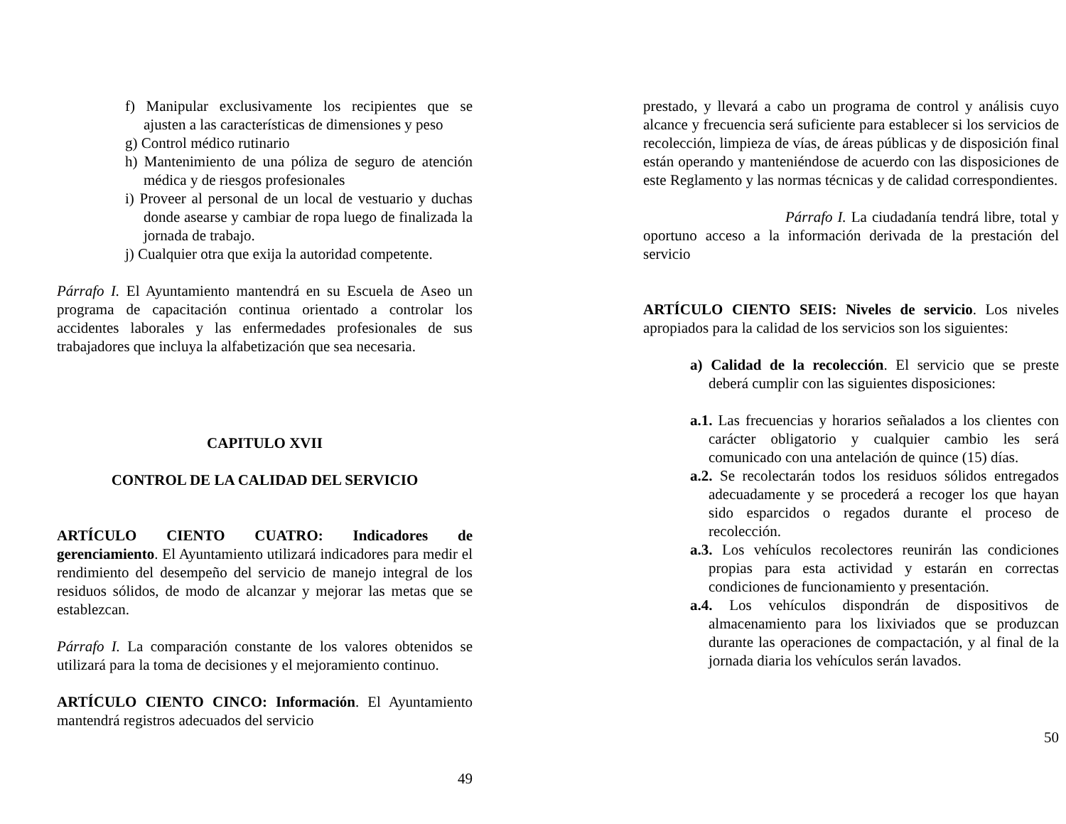f) Manipular exclusivamente los recipientes que se ajusten a las características de dimensiones y peso
g) Control médico rutinario
h) Mantenimiento de una póliza de seguro de atención médica y de riesgos profesionales
i) Proveer al personal de un local de vestuario y duchas donde asearse y cambiar de ropa luego de finalizada la jornada de trabajo.
j) Cualquier otra que exija la autoridad competente.
Párrafo I. El Ayuntamiento mantendrá en su Escuela de Aseo un programa de capacitación continua orientado a controlar los accidentes laborales y las enfermedades profesionales de sus trabajadores que incluya la alfabetización que sea necesaria.
CAPITULO XVII
CONTROL DE LA CALIDAD DEL SERVICIO
ARTÍCULO CIENTO CUATRO: Indicadores de gerenciamiento. El Ayuntamiento utilizará indicadores para medir el rendimiento del desempeño del servicio de manejo integral de los residuos sólidos, de modo de alcanzar y mejorar las metas que se establezcan.
Párrafo I. La comparación constante de los valores obtenidos se utilizará para la toma de decisiones y el mejoramiento continuo.
ARTÍCULO CIENTO CINCO: Información. El Ayuntamiento mantendrá registros adecuados del servicio
49
prestado, y llevará a cabo un programa de control y análisis cuyo alcance y frecuencia será suficiente para establecer si los servicios de recolección, limpieza de vías, de áreas públicas y de disposición final están operando y manteniéndose de acuerdo con las disposiciones de este Reglamento y las normas técnicas y de calidad correspondientes.
Párrafo I. La ciudadanía tendrá libre, total y oportuno acceso a la información derivada de la prestación del servicio
ARTÍCULO CIENTO SEIS: Niveles de servicio. Los niveles apropiados para la calidad de los servicios son los siguientes:
a) Calidad de la recolección. El servicio que se preste deberá cumplir con las siguientes disposiciones:
a.1. Las frecuencias y horarios señalados a los clientes con carácter obligatorio y cualquier cambio les será comunicado con una antelación de quince (15) días.
a.2. Se recolectarán todos los residuos sólidos entregados adecuadamente y se procederá a recoger los que hayan sido esparcidos o regados durante el proceso de recolección.
a.3. Los vehículos recolectores reunirán las condiciones propias para esta actividad y estarán en correctas condiciones de funcionamiento y presentación.
a.4. Los vehículos dispondrán de dispositivos de almacenamiento para los lixiviados que se produzcan durante las operaciones de compactación, y al final de la jornada diaria los vehículos serán lavados.
50